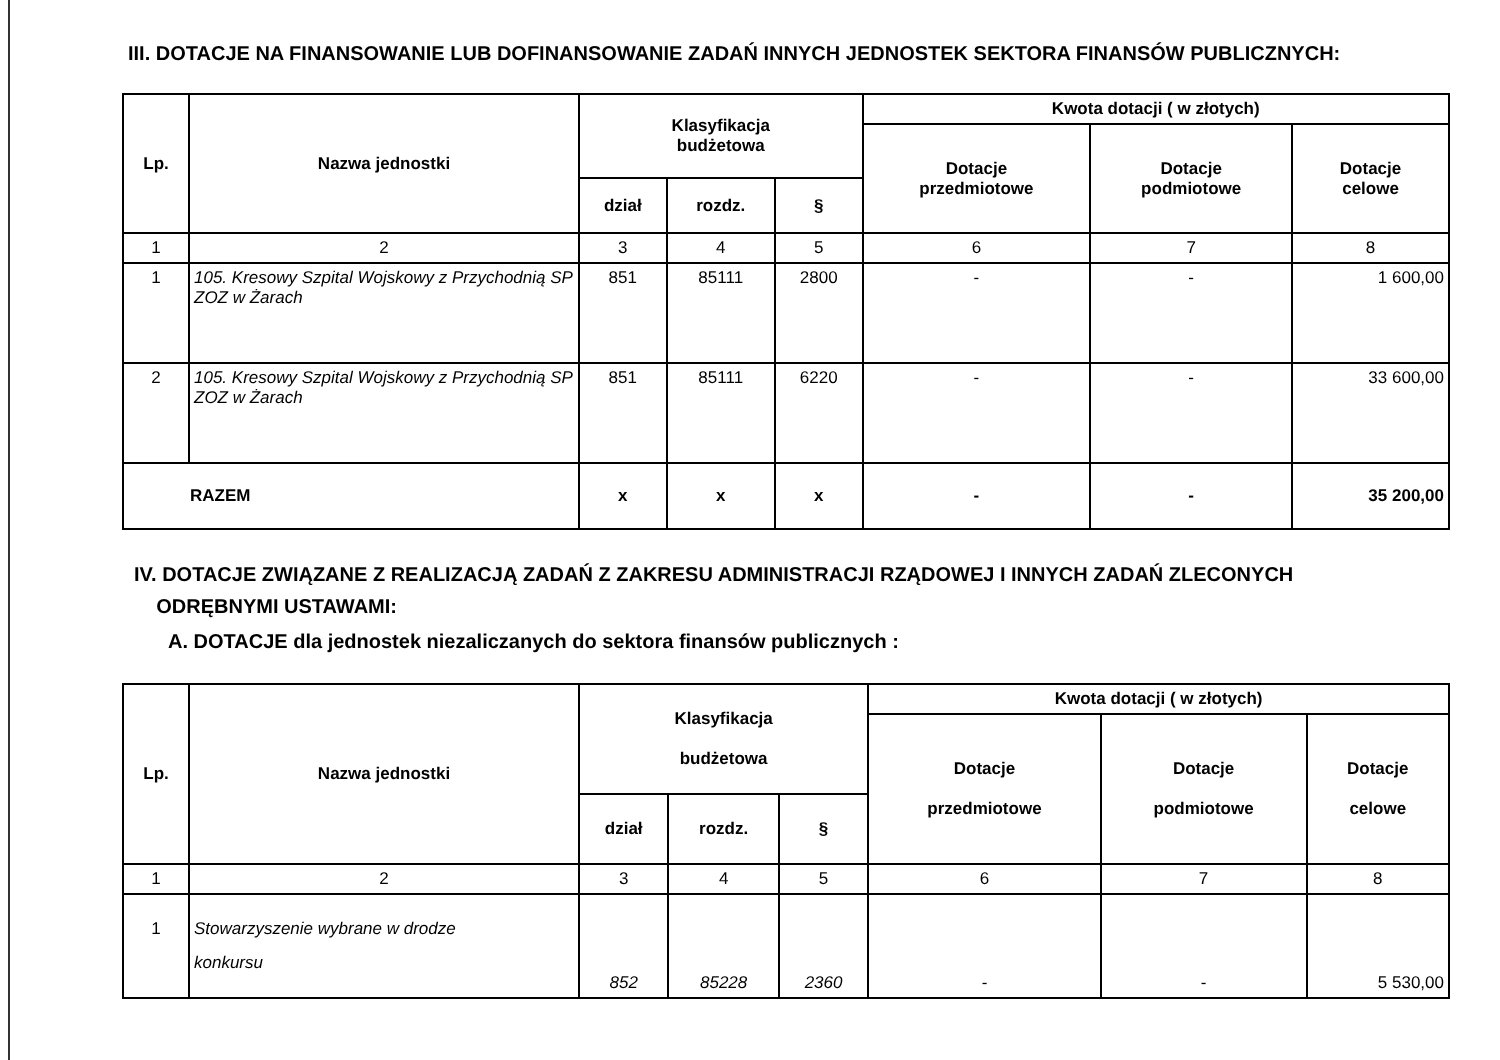III. DOTACJE NA FINANSOWANIE LUB DOFINANSOWANIE ZADAŃ INNYCH JEDNOSTEK SEKTORA FINANSÓW PUBLICZNYCH:
| Lp. | Nazwa jednostki | Klasyfikacja budżetowa | | | Kwota dotacji ( w złotych) | | |
| --- | --- | --- | --- | --- | --- | --- | --- |
| | | | | | Dotacje przedmiotowe | Dotacje podmiotowe | Dotacje celowe |
| | | dział | rozdz. | § | | | |
| 1 | 2 | 3 | 4 | 5 | 6 | 7 | 8 |
| 1 | 105. Kresowy Szpital Wojskowy z Przychodnią SP ZOZ w Żarach | 851 | 85111 | 2800 | - | - | 1 600,00 |
| 2 | 105. Kresowy Szpital Wojskowy z Przychodnią SP ZOZ w Żarach | 851 | 85111 | 6220 | - | - | 33 600,00 |
| RAZEM | | x | x | x | - | - | 35 200,00 |
IV. DOTACJE ZWIĄZANE Z REALIZACJĄ ZADAŃ Z ZAKRESU ADMINISTRACJI RZĄDOWEJ I INNYCH ZADAŃ ZLECONYCH
ODRĘBNYMI USTAWAMI:
A. DOTACJE dla jednostek niezaliczanych do sektora finansów publicznych :
| Lp. | Nazwa jednostki | Klasyfikacja budżetowa | | | Kwota dotacji ( w złotych) | | |
| --- | --- | --- | --- | --- | --- | --- | --- |
| | | | | | Dotacje przedmiotowe | Dotacje podmiotowe | Dotacje celowe |
| | | dział | rozdz. | § | | | |
| 1 | 2 | 3 | 4 | 5 | 6 | 7 | 8 |
| 1 | Stowarzyszenie wybrane w drodze konkursu | 852 | 85228 | 2360 | - | - | 5 530,00 |